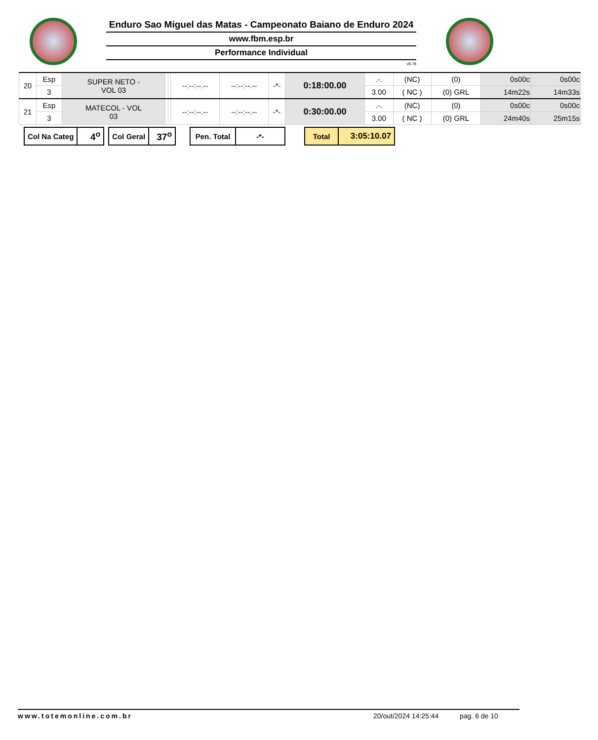Enduro Sao Miguel das Matas - Campeonato Baiano de Enduro 2024
www.fbm.esp.br
Performance Individual
v8.78
| 20 | Esp | SUPER NETO - VOL 03 | | | --:--:--.-- | --:--:--.-- | -*- | 0:18:00.00 | .-. | (NC) | (0) | 0s00c | 0s00c |
| | 3 | | | | | | | | 3.00 | ( NC ) | (0) GRL | 14m22s | 14m33s |
| 21 | Esp | MATECOL - VOL 03 | | | --:--:--.-- | --:--:--.-- | -*- | 0:30:00.00 | .-. | (NC) | (0) | 0s00c | 0s00c |
| | 3 | | | | | | | | 3.00 | ( NC ) | (0) GRL | 24m40s | 25m15s |
| Col Na Categ | 4<sup>o</sup> |
| Col Geral | 37<sup>o</sup> |
| Pen. Total | -*- |
| Total | 3:05:10.07 |
www.totemonline.com.br 20/out/2024 14:25:44 pag. 6 de 10